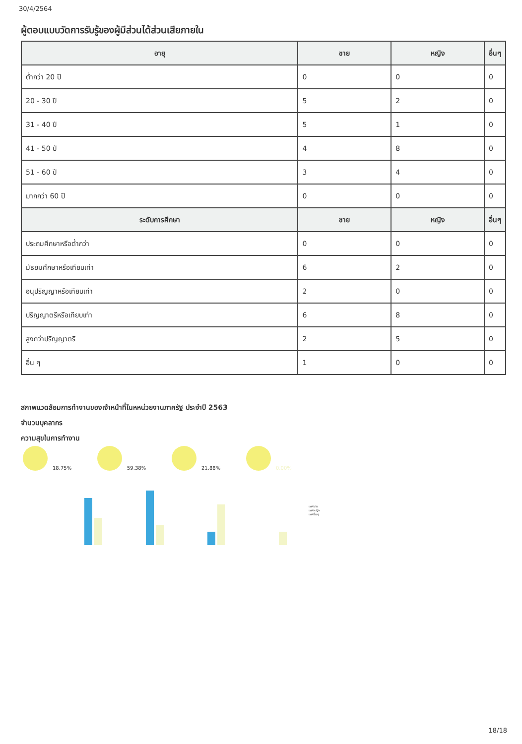30/4/2564
ผู้ตอบแบบวัดการรับรู้ของผู้มีส่วนได้ส่วนเสียภายใน
| อายุ | ชาย | หญิง | อื่นๆ |
| --- | --- | --- | --- |
| ต่ำกว่า 20 ปี | 0 | 0 | 0 |
| 20 - 30 ปี | 5 | 2 | 0 |
| 31 - 40 ปี | 5 | 1 | 0 |
| 41 - 50 ปี | 4 | 8 | 0 |
| 51 - 60 ปี | 3 | 4 | 0 |
| มากกว่า 60 ปี | 0 | 0 | 0 |
| ระดับการศึกษา | ชาย | หญิง | อื่นๆ |
| ประถมศึกษาหรือต่ำกว่า | 0 | 0 | 0 |
| มัธยมศึกษาหรือเทียบเท่า | 6 | 2 | 0 |
| อนุปริญญาหรือเทียบเท่า | 2 | 0 | 0 |
| ปริญญาตรีหรือเทียบเท่า | 6 | 8 | 0 |
| สูงกว่าปริญญาตรี | 2 | 5 | 0 |
| อื่น ๆ | 1 | 0 | 0 |
สภาพแวดล้อมการทำงานของเจ้าหน้าที่ในหหน่วยงานภาครัฐ ประจำปี 2563
จำนวนบุคลากร
ความสุขในการทำงาน
18.75%
59.38%
21.88%
0.00%
เพศชาย
เพศหญิง
เพศอื่นๆ
18/18